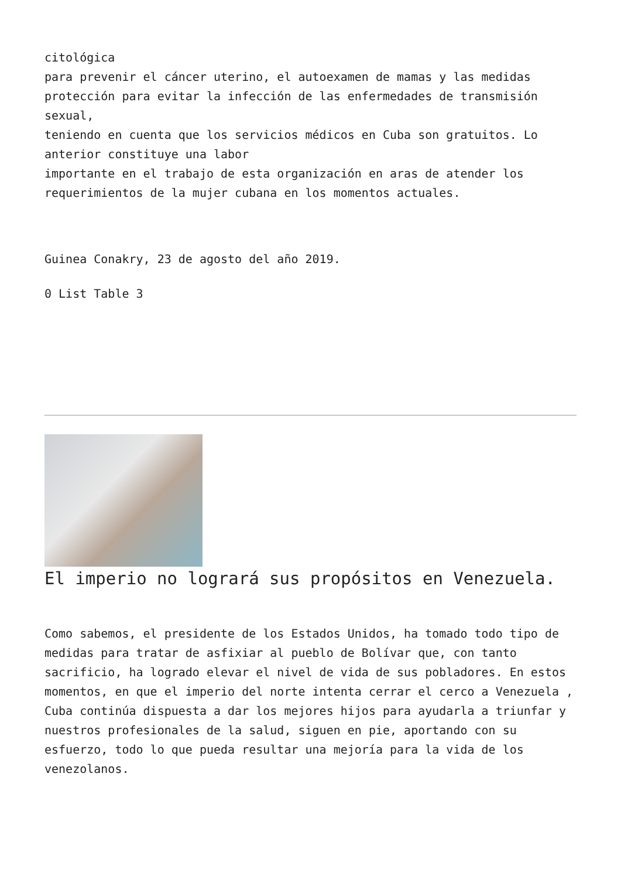citológica
para prevenir el cáncer uterino, el autoexamen de mamas y las medidas protección para evitar la infección de las enfermedades de transmisión sexual,
teniendo en cuenta que los servicios médicos en Cuba son gratuitos. Lo anterior constituye una labor
importante en el trabajo de esta organización en aras de atender los requerimientos de la mujer cubana en los momentos actuales.
Guinea Conakry, 23 de agosto del año 2019.
0 List Table 3
El imperio no logrará sus propósitos en Venezuela.
Como sabemos, el presidente de los Estados Unidos, ha tomado todo tipo de medidas para tratar de asfixiar al pueblo de Bolívar que, con tanto sacrificio, ha logrado elevar el nivel de vida de sus pobladores. En estos momentos, en que el imperio del norte intenta cerrar el cerco a Venezuela , Cuba continúa dispuesta a dar los mejores hijos para ayudarla a triunfar y nuestros profesionales de la salud, siguen en pie, aportando con su esfuerzo, todo lo que pueda resultar una mejoría para la vida de los venezolanos.